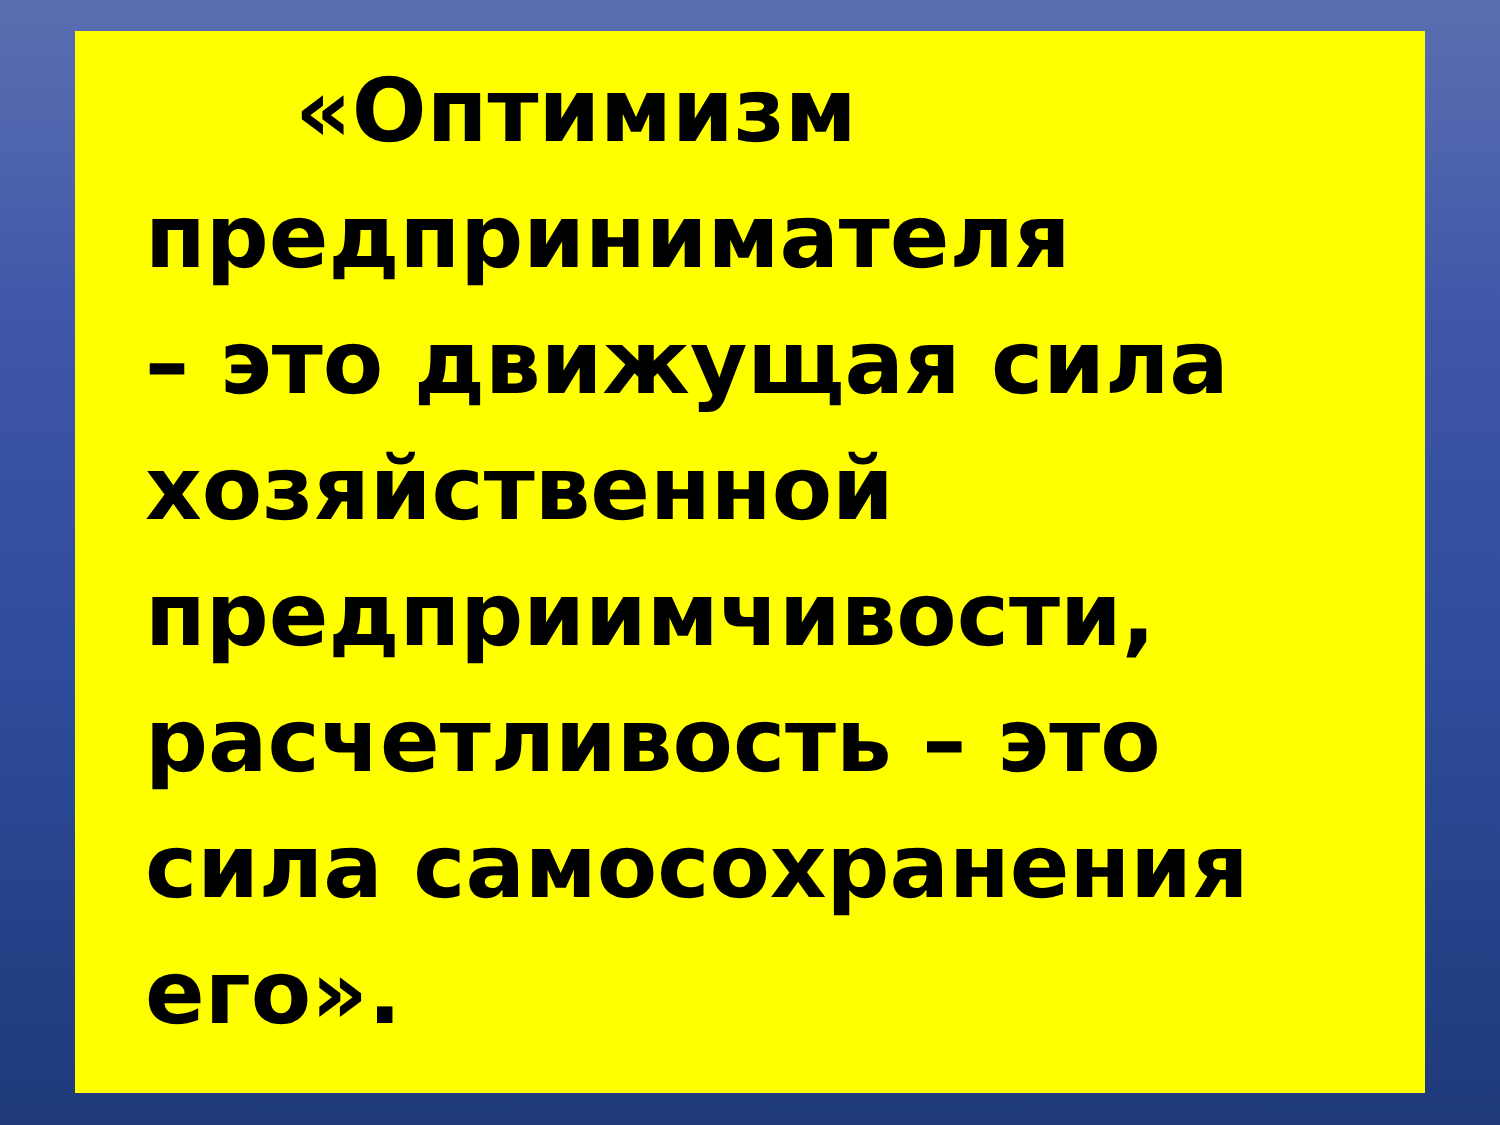«Оптимизм
предпринимателя
– это движущая сила
хозяйственной
предприимчивости,
расчетливость – это
сила самосохранения
его».